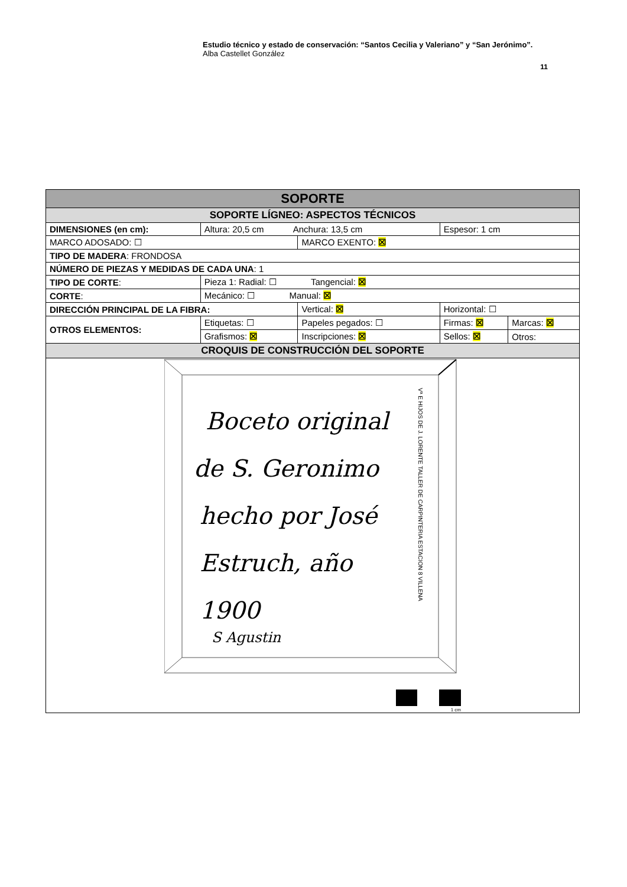Estudio técnico y estado de conservación: “Santos Cecilia y Valeriano” y “San Jerónimo”.
Alba Castellet González
11
| SOPORTE | | | | |
| --- | --- | --- | --- | --- |
| SOPORTE LÍGNEO: ASPECTOS TÉCNICOS | | | | |
| DIMENSIONES (en cm): | Altura: 20,5 cm Anchura: 13,5 cm | | Espesor: 1 cm | |
| MARCO ADOSADO: ☐ | | MARCO EXENTO: ☒ | | |
| TIPO DE MADERA : FRONDOSA | | | | |
| NÚMERO DE PIEZAS Y MEDIDAS DE CADA UNA : 1 | | | | |
| TIPO DE CORTE : | Pieza 1: Radial: ☐ Tangencial: ☒ | | | |
| CORTE : | Mecánico: ☐ Manual: ☒ | | | |
| DIRECCIÓN PRINCIPAL DE LA FIBRA: | | Vertical: ☒ | Horizontal: ☐ | |
| OTROS ELEMENTOS: | Etiquetas: ☐ | Papeles pegados: ☐ | Firmas: ☒ | Marcas: ☒ |
| | Grafismos: ☒ | Inscripciones: ☒ | Sellos: ☒ | Otros: |
| CROQUIS DE CONSTRUCCIÓN DEL SOPORTE | | | | |
| Boceto original de S. Geronimo hecho por José Estruch, año 1900 S Agustin Vª E HIJOS DE J. LORENTE TALLER DE CARPINTERIA ESTACION 8 VILLENA 1 cm | | | | |